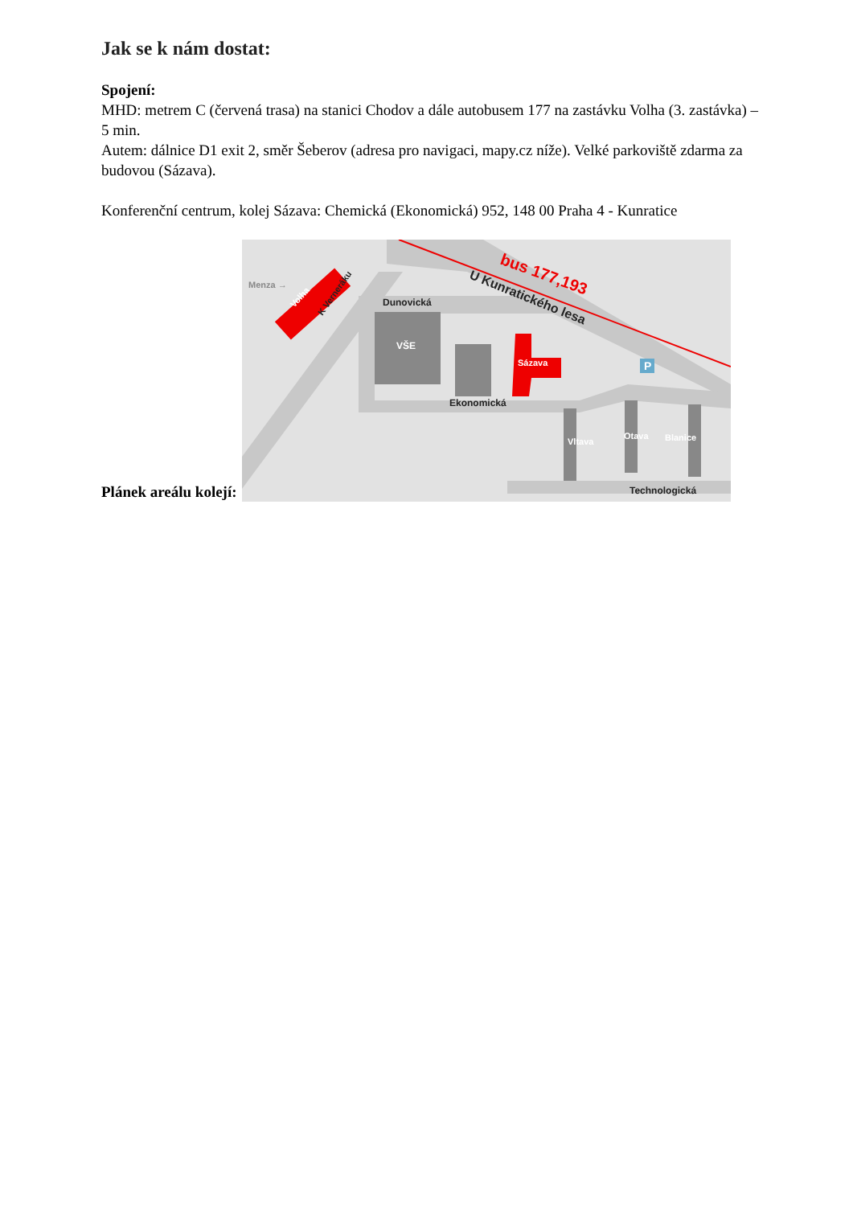Jak se k nám dostat:
Spojení:
MHD: metrem C (červená trasa) na stanici Chodov a dále autobusem 177 na zastávku Volha (3. zastávka) – 5 min.
Autem: dálnice D1 exit 2, směr Šeberov (adresa pro navigaci, mapy.cz níže). Velké parkoviště zdarma za budovou (Sázava).
Konferenční centrum, kolej Sázava: Chemická (Ekonomická) 952, 148 00 Praha 4 - Kunratice
Plánek areálu kolejí:
P
Menza →
Volha
K Verneráku
Dunovická
VŠE
Sázava
Ekonomická
Vltava
Otava
Blanice
Technologická
U Kunratického lesa
bus 177,193